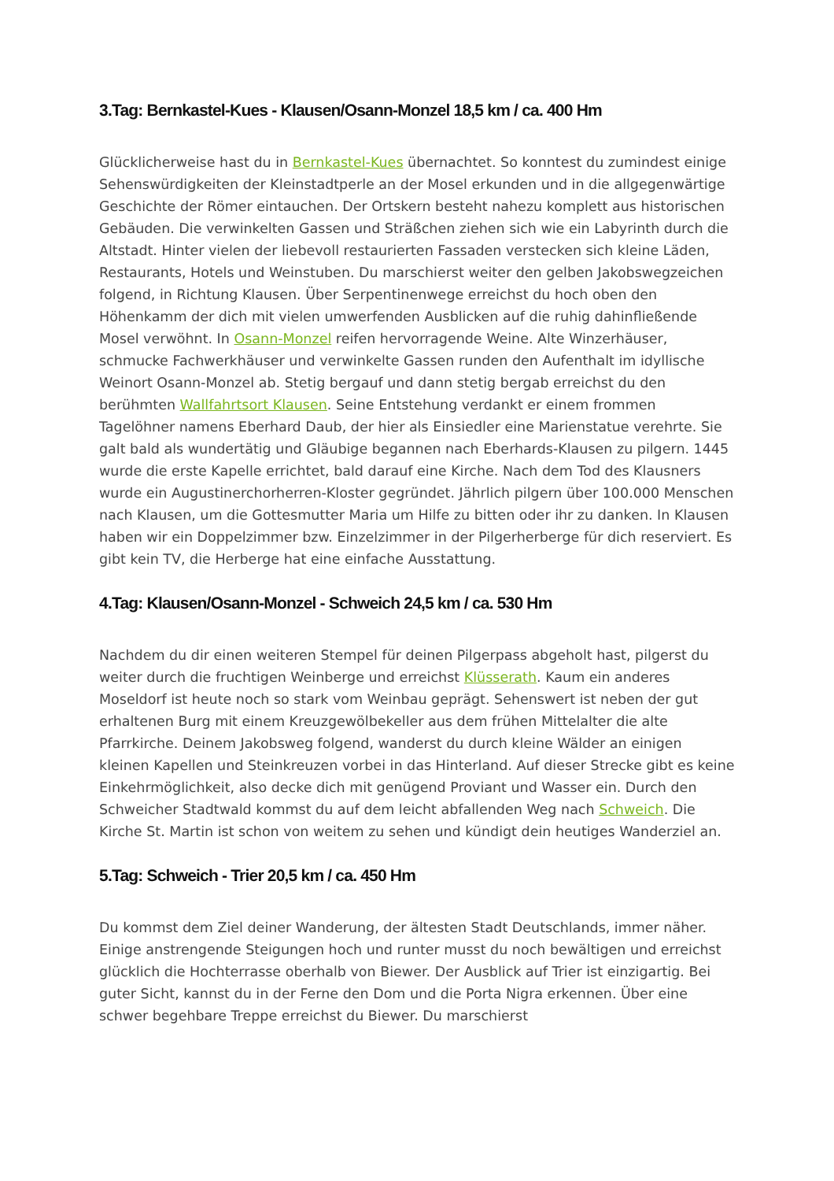3.Tag: Bernkastel-Kues - Klausen/Osann-Monzel 18,5 km / ca. 400 Hm
Glücklicherweise hast du in Bernkastel-Kues übernachtet. So konntest du zumindest einige Sehenswürdigkeiten der Kleinstadtperle an der Mosel erkunden und in die allgegenwärtige Geschichte der Römer eintauchen. Der Ortskern besteht nahezu komplett aus historischen Gebäuden. Die verwinkelten Gassen und Sträßchen ziehen sich wie ein Labyrinth durch die Altstadt. Hinter vielen der liebevoll restaurierten Fassaden verstecken sich kleine Läden, Restaurants, Hotels und Weinstuben. Du marschierst weiter den gelben Jakobswegzeichen folgend, in Richtung Klausen. Über Serpentinenwege erreichst du hoch oben den Höhenkamm der dich mit vielen umwerfenden Ausblicken auf die ruhig dahinfließende Mosel verwöhnt. In Osann-Monzel reifen hervorragende Weine. Alte Winzerhäuser, schmucke Fachwerkhäuser und verwinkelte Gassen runden den Aufenthalt im idyllische Weinort Osann-Monzel ab. Stetig bergauf und dann stetig bergab erreichst du den berühmten Wallfahrtsort Klausen. Seine Entstehung verdankt er einem frommen Tagelöhner namens Eberhard Daub, der hier als Einsiedler eine Marienstatue verehrte. Sie galt bald als wundertätig und Gläubige begannen nach Eberhards-Klausen zu pilgern. 1445 wurde die erste Kapelle errichtet, bald darauf eine Kirche. Nach dem Tod des Klausners wurde ein Augustinerchorherren-Kloster gegründet. Jährlich pilgern über 100.000 Menschen nach Klausen, um die Gottesmutter Maria um Hilfe zu bitten oder ihr zu danken. In Klausen haben wir ein Doppelzimmer bzw. Einzelzimmer in der Pilgerherberge für dich reserviert. Es gibt kein TV, die Herberge hat eine einfache Ausstattung.
4.Tag: Klausen/Osann-Monzel - Schweich 24,5 km / ca. 530 Hm
Nachdem du dir einen weiteren Stempel für deinen Pilgerpass abgeholt hast, pilgerst du weiter durch die fruchtigen Weinberge und erreichst Klüsserath. Kaum ein anderes Moseldorf ist heute noch so stark vom Weinbau geprägt. Sehenswert ist neben der gut erhaltenen Burg mit einem Kreuzgewölbekeller aus dem frühen Mittelalter die alte Pfarrkirche. Deinem Jakobsweg folgend, wanderst du durch kleine Wälder an einigen kleinen Kapellen und Steinkreuzen vorbei in das Hinterland. Auf dieser Strecke gibt es keine Einkehrmöglichkeit, also decke dich mit genügend Proviant und Wasser ein. Durch den Schweicher Stadtwald kommst du auf dem leicht abfallenden Weg nach Schweich. Die Kirche St. Martin ist schon von weitem zu sehen und kündigt dein heutiges Wanderziel an.
5.Tag: Schweich - Trier 20,5 km / ca. 450 Hm
Du kommst dem Ziel deiner Wanderung, der ältesten Stadt Deutschlands, immer näher. Einige anstrengende Steigungen hoch und runter musst du noch bewältigen und erreichst glücklich die Hochterrasse oberhalb von Biewer. Der Ausblick auf Trier ist einzigartig. Bei guter Sicht, kannst du in der Ferne den Dom und die Porta Nigra erkennen. Über eine schwer begehbare Treppe erreichst du Biewer. Du marschierst